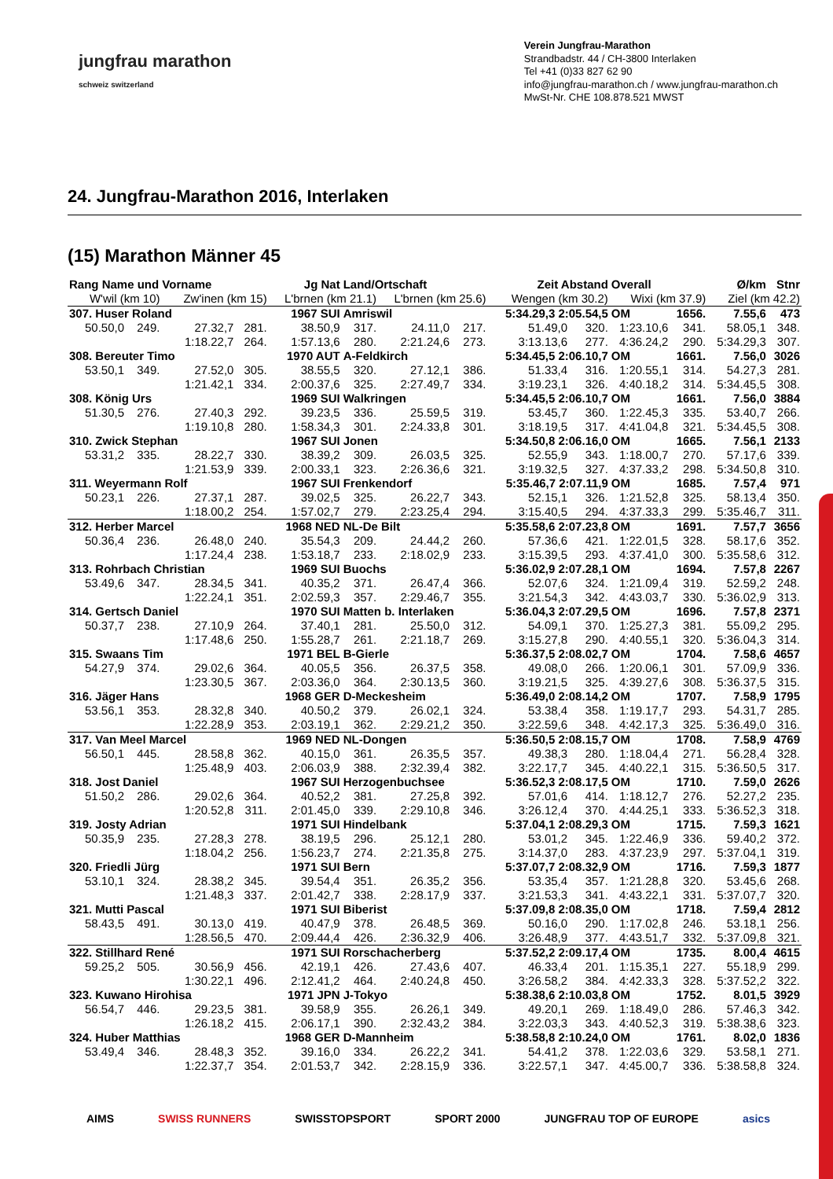jungfrau marathon
schweiz switzerland
Verein Jungfrau-Marathon
Strandbadstr. 44 / CH-3800 Interlaken
Tel +41 (0)33 827 62 90
info@jungfrau-marathon.ch / www.jungfrau-marathon.ch
MwSt-Nr. CHE 108.878.521 MWST
24. Jungfrau-Marathon 2016, Interlaken
(15) Marathon Männer 45
| Rang Name und Vorname | | | Jg Nat | | Land/Ortschaft | | | Zeit Abstand | | Overall | | Ø/km | Stnr |
| --- | --- | --- | --- | --- | --- | --- | --- | --- | --- | --- | --- | --- | --- |
| W'wil (km 10) | | Zw'inen (km 15) | | L'brnen (km 21.1) | | L'brnen (km 25.6) | | Wengen (km 30.2) | | Wixi (km 37.9) | | Ziel (km 42.2) | |
| 307. Huser Roland | | | 1967 SUI | | Amriswil | | | 5:34.29,3 2:05.54,5 | | OM | 1656. | 7.55,6 | 473 |
| 50.50,0 | 249. | 27.32,7 | 281. | 38.50,9 | 317. | 24.11,0 | 217. | 51.49,0 | 320. | 1:23.10,6 | 341. | 58.05,1 | 348. |
| | | 1:18.22,7 | 264. | 1:57.13,6 | 280. | 2:21.24,6 | 273. | 3:13.13,6 | 277. | 4:36.24,2 | 290. | 5:34.29,3 | 307. |
| 308. Bereuter Timo | | | 1970 AUT | | A-Feldkirch | | | 5:34.45,5 2:06.10,7 | | OM | 1661. | 7.56,0 | 3026 |
| 53.50,1 | 349. | 27.52,0 | 305. | 38.55,5 | 320. | 27.12,1 | 386. | 51.33,4 | 316. | 1:20.55,1 | 314. | 54.27,3 | 281. |
| | | 1:21.42,1 | 334. | 2:00.37,6 | 325. | 2:27.49,7 | 334. | 3:19.23,1 | 326. | 4:40.18,2 | 314. | 5:34.45,5 | 308. |
| 308. König Urs | | | 1969 SUI | | Walkringen | | | 5:34.45,5 2:06.10,7 | | OM | 1661. | 7.56,0 | 3884 |
| 51.30,5 | 276. | 27.40,3 | 292. | 39.23,5 | 336. | 25.59,5 | 319. | 53.45,7 | 360. | 1:22.45,3 | 335. | 53.40,7 | 266. |
| | | 1:19.10,8 | 280. | 1:58.34,3 | 301. | 2:24.33,8 | 301. | 3:18.19,5 | 317. | 4:41.04,8 | 321. | 5:34.45,5 | 308. |
| 310. Zwick Stephan | | | 1967 SUI | | Jonen | | | 5:34.50,8 2:06.16,0 | | OM | 1665. | 7.56,1 | 2133 |
| 53.31,2 | 335. | 28.22,7 | 330. | 38.39,2 | 309. | 26.03,5 | 325. | 52.55,9 | 343. | 1:18.00,7 | 270. | 57.17,6 | 339. |
| | | 1:21.53,9 | 339. | 2:00.33,1 | 323. | 2:26.36,6 | 321. | 3:19.32,5 | 327. | 4:37.33,2 | 298. | 5:34.50,8 | 310. |
| 311. Weyermann Rolf | | | 1967 SUI | | Frenkendorf | | | 5:35.46,7 2:07.11,9 | | OM | 1685. | 7.57,4 | 971 |
| 50.23,1 | 226. | 27.37,1 | 287. | 39.02,5 | 325. | 26.22,7 | 343. | 52.15,1 | 326. | 1:21.52,8 | 325. | 58.13,4 | 350. |
| | | 1:18.00,2 | 254. | 1:57.02,7 | 279. | 2:23.25,4 | 294. | 3:15.40,5 | 294. | 4:37.33,3 | 299. | 5:35.46,7 | 311. |
| 312. Herber Marcel | | | 1968 NED | | NL-De Bilt | | | 5:35.58,6 2:07.23,8 | | OM | 1691. | 7.57,7 | 3656 |
| 50.36,4 | 236. | 26.48,0 | 240. | 35.54,3 | 209. | 24.44,2 | 260. | 57.36,6 | 421. | 1:22.01,5 | 328. | 58.17,6 | 352. |
| | | 1:17.24,4 | 238. | 1:53.18,7 | 233. | 2:18.02,9 | 233. | 3:15.39,5 | 293. | 4:37.41,0 | 300. | 5:35.58,6 | 312. |
| 313. Rohrbach Christian | | | 1969 SUI | | Buochs | | | 5:36.02,9 2:07.28,1 | | OM | 1694. | 7.57,8 | 2267 |
| 53.49,6 | 347. | 28.34,5 | 341. | 40.35,2 | 371. | 26.47,4 | 366. | 52.07,6 | 324. | 1:21.09,4 | 319. | 52.59,2 | 248. |
| | | 1:22.24,1 | 351. | 2:02.59,3 | 357. | 2:29.46,7 | 355. | 3:21.54,3 | 342. | 4:43.03,7 | 330. | 5:36.02,9 | 313. |
| 314. Gertsch Daniel | | | 1970 SUI | | Matten b. Interlaken | | | 5:36.04,3 2:07.29,5 | | OM | 1696. | 7.57,8 | 2371 |
| 50.37,7 | 238. | 27.10,9 | 264. | 37.40,1 | 281. | 25.50,0 | 312. | 54.09,1 | 370. | 1:25.27,3 | 381. | 55.09,2 | 295. |
| | | 1:17.48,6 | 250. | 1:55.28,7 | 261. | 2:21.18,7 | 269. | 3:15.27,8 | 290. | 4:40.55,1 | 320. | 5:36.04,3 | 314. |
| 315. Swaans Tim | | | 1971 BEL | | B-Gierle | | | 5:36.37,5 2:08.02,7 | | OM | 1704. | 7.58,6 | 4657 |
| 54.27,9 | 374. | 29.02,6 | 364. | 40.05,5 | 356. | 26.37,5 | 358. | 49.08,0 | 266. | 1:20.06,1 | 301. | 57.09,9 | 336. |
| | | 1:23.30,5 | 367. | 2:03.36,0 | 364. | 2:30.13,5 | 360. | 3:19.21,5 | 325. | 4:39.27,6 | 308. | 5:36.37,5 | 315. |
| 316. Jäger Hans | | | 1968 GER | | D-Meckesheim | | | 5:36.49,0 2:08.14,2 | | OM | 1707. | 7.58,9 | 1795 |
| 53.56,1 | 353. | 28.32,8 | 340. | 40.50,2 | 379. | 26.02,1 | 324. | 53.38,4 | 358. | 1:19.17,7 | 293. | 54.31,7 | 285. |
| | | 1:22.28,9 | 353. | 2:03.19,1 | 362. | 2:29.21,2 | 350. | 3:22.59,6 | 348. | 4:42.17,3 | 325. | 5:36.49,0 | 316. |
| 317. Van Meel Marcel | | | 1969 NED | | NL-Dongen | | | 5:36.50,5 2:08.15,7 | | OM | 1708. | 7.58,9 | 4769 |
| 56.50,1 | 445. | 28.58,8 | 362. | 40.15,0 | 361. | 26.35,5 | 357. | 49.38,3 | 280. | 1:18.04,4 | 271. | 56.28,4 | 328. |
| | | 1:25.48,9 | 403. | 2:06.03,9 | 388. | 2:32.39,4 | 382. | 3:22.17,7 | 345. | 4:40.22,1 | 315. | 5:36.50,5 | 317. |
| 318. Jost Daniel | | | 1967 SUI | | Herzogenbuchsee | | | 5:36.52,3 2:08.17,5 | | OM | 1710. | 7.59,0 | 2626 |
| 51.50,2 | 286. | 29.02,6 | 364. | 40.52,2 | 381. | 27.25,8 | 392. | 57.01,6 | 414. | 1:18.12,7 | 276. | 52.27,2 | 235. |
| | | 1:20.52,8 | 311. | 2:01.45,0 | 339. | 2:29.10,8 | 346. | 3:26.12,4 | 370. | 4:44.25,1 | 333. | 5:36.52,3 | 318. |
| 319. Josty Adrian | | | 1971 SUI | | Hindelbank | | | 5:37.04,1 2:08.29,3 | | OM | 1715. | 7.59,3 | 1621 |
| 50.35,9 | 235. | 27.28,3 | 278. | 38.19,5 | 296. | 25.12,1 | 280. | 53.01,2 | 345. | 1:22.46,9 | 336. | 59.40,2 | 372. |
| | | 1:18.04,2 | 256. | 1:56.23,7 | 274. | 2:21.35,8 | 275. | 3:14.37,0 | 283. | 4:37.23,9 | 297. | 5:37.04,1 | 319. |
| 320. Friedli Jürg | | | 1971 SUI | | Bern | | | 5:37.07,7 2:08.32,9 | | OM | 1716. | 7.59,3 | 1877 |
| 53.10,1 | 324. | 28.38,2 | 345. | 39.54,4 | 351. | 26.35,2 | 356. | 53.35,4 | 357. | 1:21.28,8 | 320. | 53.45,6 | 268. |
| | | 1:21.48,3 | 337. | 2:01.42,7 | 338. | 2:28.17,9 | 337. | 3:21.53,3 | 341. | 4:43.22,1 | 331. | 5:37.07,7 | 320. |
| 321. Mutti Pascal | | | 1971 SUI | | Biberist | | | 5:37.09,8 2:08.35,0 | | OM | 1718. | 7.59,4 | 2812 |
| 58.43,5 | 491. | 30.13,0 | 419. | 40.47,9 | 378. | 26.48,5 | 369. | 50.16,0 | 290. | 1:17.02,8 | 246. | 53.18,1 | 256. |
| | | 1:28.56,5 | 470. | 2:09.44,4 | 426. | 2:36.32,9 | 406. | 3:26.48,9 | 377. | 4:43.51,7 | 332. | 5:37.09,8 | 321. |
| 322. Stillhard René | | | 1971 SUI | | Rorschacherberg | | | 5:37.52,2 2:09.17,4 | | OM | 1735. | 8.00,4 | 4615 |
| 59.25,2 | 505. | 30.56,9 | 456. | 42.19,1 | 426. | 27.43,6 | 407. | 46.33,4 | 201. | 1:15.35,1 | 227. | 55.18,9 | 299. |
| | | 1:30.22,1 | 496. | 2:12.41,2 | 464. | 2:40.24,8 | 450. | 3:26.58,2 | 384. | 4:42.33,3 | 328. | 5:37.52,2 | 322. |
| 323. Kuwano Hirohisa | | | 1971 JPN | | J-Tokyo | | | 5:38.38,6 2:10.03,8 | | OM | 1752. | 8.01,5 | 3929 |
| 56.54,7 | 446. | 29.23,5 | 381. | 39.58,9 | 355. | 26.26,1 | 349. | 49.20,1 | 269. | 1:18.49,0 | 286. | 57.46,3 | 342. |
| | | 1:26.18,2 | 415. | 2:06.17,1 | 390. | 2:32.43,2 | 384. | 3:22.03,3 | 343. | 4:40.52,3 | 319. | 5:38.38,6 | 323. |
| 324. Huber Matthias | | | 1968 GER | | D-Mannheim | | | 5:38.58,8 2:10.24,0 | | OM | 1761. | 8.02,0 | 1836 |
| 53.49,4 | 346. | 28.48,3 | 352. | 39.16,0 | 334. | 26.22,2 | 341. | 54.41,2 | 378. | 1:22.03,6 | 329. | 53.58,1 | 271. |
| | | 1:22.37,7 | 354. | 2:01.53,7 | 342. | 2:28.15,9 | 336. | 3:22.57,1 | 347. | 4:45.00,7 | 336. | 5:38.58,8 | 324. |
AIMS SWISS RUNNERS SWISSTOPSPORT SPORT 2000 JUNGFRAU TOP OF EUROPE asics